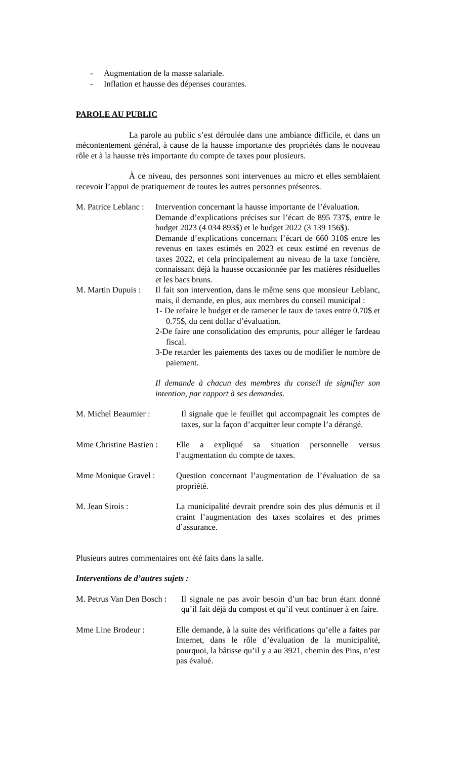- Augmentation de la masse salariale.
- Inflation et hausse des dépenses courantes.
PAROLE AU PUBLIC
La parole au public s’est déroulée dans une ambiance difficile, et dans un mécontentement général, à cause de la hausse importante des propriétés dans le nouveau rôle et à la hausse très importante du compte de taxes pour plusieurs.
À ce niveau, des personnes sont intervenues au micro et elles semblaient recevoir l’appui de pratiquement de toutes les autres personnes présentes.
M. Patrice Leblanc :
Intervention concernant la hausse importante de l’évaluation.
Demande d’explications précises sur l’écart de 895 737$, entre le budget 2023 (4 034 893$) et le budget 2022 (3 139 156$).
Demande d’explications concernant l’écart de 660 310$ entre les revenus en taxes estimés en 2023 et ceux estimé en revenus de taxes 2022, et cela principalement au niveau de la taxe foncière, connaissant déjà la hausse occasionnée par les matières résiduelles et les bacs bruns.
M. Martin Dupuis :
Il fait son intervention, dans le même sens que monsieur Leblanc, mais, il demande, en plus, aux membres du conseil municipal :
1- De refaire le budget et de ramener le taux de taxes entre 0.70$ et 0.75$, du cent dollar d’évaluation.
2-De faire une consolidation des emprunts, pour alléger le fardeau fiscal.
3-De retarder les paiements des taxes ou de modifier le nombre de paiement.
Il demande à chacun des membres du conseil de signifier son intention, par rapport à ses demandes.
M. Michel Beaumier : Il signale que le feuillet qui accompagnait les comptes de taxes, sur la façon d’acquitter leur compte l’a dérangé.
Mme Christine Bastien :
Elle a expliqué sa situation personnelle versus l’augmentation du compte de taxes.
Mme Monique Gravel : Question concernant l’augmentation de l’évaluation de sa propriété.
M. Jean Sirois : La municipalité devrait prendre soin des plus démunis et il craint l’augmentation des taxes scolaires et des primes d’assurance.
Plusieurs autres commentaires ont été faits dans la salle.
Interventions de d’autres sujets :
M. Petrus Van Den Bosch :
Il signale ne pas avoir besoin d’un bac brun étant donné qu’il fait déjà du compost et qu’il veut continuer à en faire.
Mme Line Brodeur : Elle demande, à la suite des vérifications qu’elle a faites par Internet, dans le rôle d’évaluation de la municipalité, pourquoi, la bâtisse qu’il y a au 3921, chemin des Pins, n’est pas évalué.